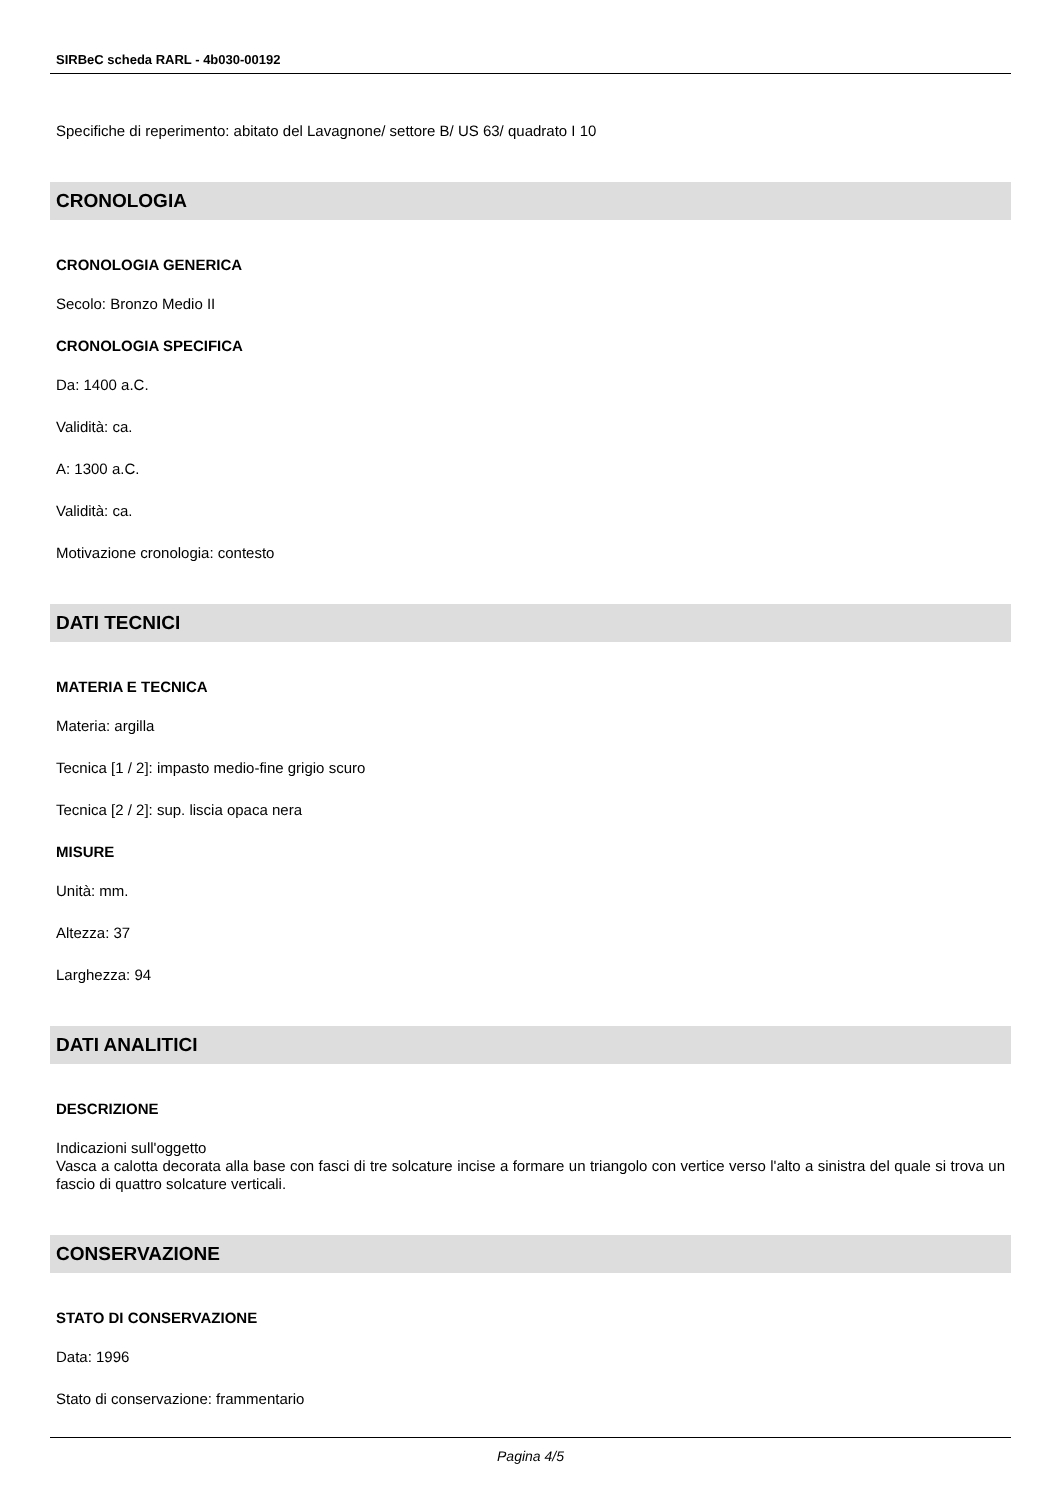SIRBeC scheda RARL - 4b030-00192
Specifiche di reperimento: abitato del Lavagnone/ settore B/ US 63/ quadrato I 10
CRONOLOGIA
CRONOLOGIA GENERICA
Secolo: Bronzo Medio II
CRONOLOGIA SPECIFICA
Da: 1400 a.C.
Validità: ca.
A: 1300 a.C.
Validità: ca.
Motivazione cronologia: contesto
DATI TECNICI
MATERIA E TECNICA
Materia: argilla
Tecnica [1 / 2]: impasto medio-fine grigio scuro
Tecnica [2 / 2]: sup. liscia opaca nera
MISURE
Unità: mm.
Altezza: 37
Larghezza: 94
DATI ANALITICI
DESCRIZIONE
Indicazioni sull'oggetto
Vasca a calotta decorata alla base con fasci di tre solcature incise a formare un triangolo con vertice verso l'alto a sinistra del quale si trova un fascio di quattro solcature verticali.
CONSERVAZIONE
STATO DI CONSERVAZIONE
Data: 1996
Stato di conservazione: frammentario
Pagina 4/5